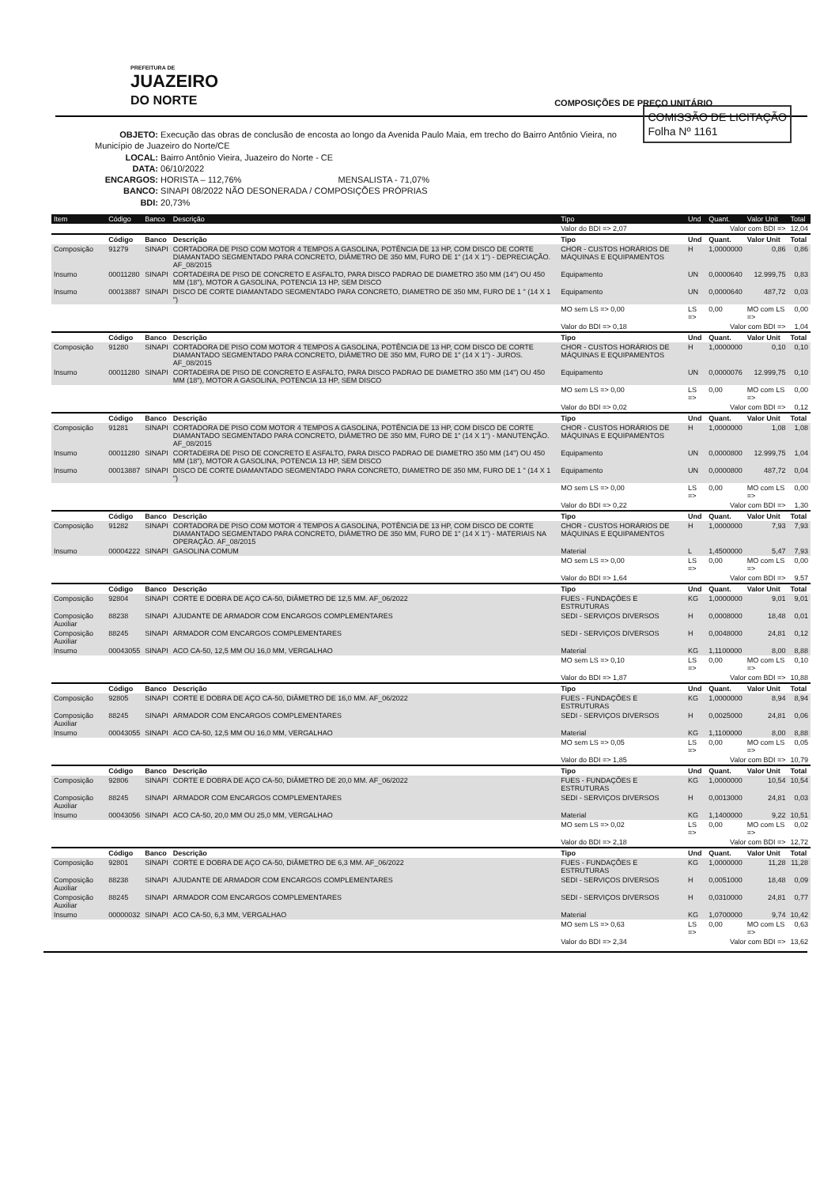PREFEITURA DE
JUAZEIRO
DO NORTE
COMPOSIÇÕES DE PREÇO UNITÁRIO
COMISSÃO DE LICITAÇÃO
Folha Nº 1161
OBJETO: Execução das obras de conclusão de encosta ao longo da Avenida Paulo Maia, em trecho do Bairro Antônio Vieira, no Município de Juazeiro do Norte/CE
LOCAL: Bairro Antônio Vieira, Juazeiro do Norte - CE
DATA: 06/10/2022
ENCARGOS: HORISTA – 112,76% MENSALISTA - 71,07%
BANCO: SINAPI 08/2022 NÃO DESONERADA / COMPOSIÇÕES PRÓPRIAS
BDI: 20,73%
| Item | Código | Banco | Descrição | Tipo | Und | Quant. | Valor Unit | Total |
| --- | --- | --- | --- | --- | --- | --- | --- | --- |
| | | | | Valor do BDI => 2,07 | Valor com BDI => | | | 12,04 |
| | Código | Banco | Descrição | Tipo | Und | Quant. | Valor Unit | Total |
| Composição | 91279 | SINAPI | CORTADORA DE PISO COM MOTOR 4 TEMPOS A GASOLINA, POTÊNCIA DE 13 HP, COM DISCO DE CORTE DIAMANTADO SEGMENTADO PARA CONCRETO, DIÂMETRO DE 350 MM, FURO DE 1" (14 X 1") - DEPRECIAÇÃO. AF_08/2015 | CHOR - CUSTOS HORÁRIOS DE MÁQUINAS E EQUIPAMENTOS | H | 1,0000000 | 0,86 | 0,86 |
| Insumo | 00011280 | SINAPI | CORTADEIRA DE PISO DE CONCRETO E ASFALTO, PARA DISCO PADRAO DE DIAMETRO 350 MM (14") OU 450 MM (18"), MOTOR A GASOLINA, POTENCIA 13 HP, SEM DISCO | Equipamento | UN | 0,0000640 | 12.999,75 | 0,83 |
| Insumo | 00013887 | SINAPI | DISCO DE CORTE DIAMANTADO SEGMENTADO PARA CONCRETO, DIAMETRO DE 350 MM, FURO DE 1 " (14 X 1 ") | Equipamento | UN | 0,0000640 | 487,72 | 0,03 |
| | | | | MO sem LS => 0,00 | LS => | 0,00 | MO com LS => | 0,00 |
| | | | | Valor do BDI => 0,18 | Valor com BDI => | | | 1,04 |
| | Código | Banco | Descrição | Tipo | Und | Quant. | Valor Unit | Total |
| Composição | 91280 | SINAPI | CORTADORA DE PISO COM MOTOR 4 TEMPOS A GASOLINA, POTÊNCIA DE 13 HP, COM DISCO DE CORTE DIAMANTADO SEGMENTADO PARA CONCRETO, DIÂMETRO DE 350 MM, FURO DE 1" (14 X 1") - JUROS. AF_08/2015 | CHOR - CUSTOS HORÁRIOS DE MÁQUINAS E EQUIPAMENTOS | H | 1,0000000 | 0,10 | 0,10 |
| Insumo | 00011280 | SINAPI | CORTADEIRA DE PISO DE CONCRETO E ASFALTO, PARA DISCO PADRAO DE DIAMETRO 350 MM (14") OU 450 MM (18"), MOTOR A GASOLINA, POTENCIA 13 HP, SEM DISCO | Equipamento | UN | 0,0000076 | 12.999,75 | 0,10 |
| | | | | MO sem LS => 0,00 | LS => | 0,00 | MO com LS => | 0,00 |
| | | | | Valor do BDI => 0,02 | Valor com BDI => | | | 0,12 |
| | Código | Banco | Descrição | Tipo | Und | Quant. | Valor Unit | Total |
| Composição | 91281 | SINAPI | CORTADORA DE PISO COM MOTOR 4 TEMPOS A GASOLINA, POTÊNCIA DE 13 HP, COM DISCO DE CORTE DIAMANTADO SEGMENTADO PARA CONCRETO, DIÂMETRO DE 350 MM, FURO DE 1" (14 X 1") - MANUTENÇÃO. AF_08/2015 | CHOR - CUSTOS HORÁRIOS DE MÁQUINAS E EQUIPAMENTOS | H | 1,0000000 | 1,08 | 1,08 |
| Insumo | 00011280 | SINAPI | CORTADEIRA DE PISO DE CONCRETO E ASFALTO, PARA DISCO PADRAO DE DIAMETRO 350 MM (14") OU 450 MM (18"), MOTOR A GASOLINA, POTENCIA 13 HP, SEM DISCO | Equipamento | UN | 0,0000800 | 12.999,75 | 1,04 |
| Insumo | 00013887 | SINAPI | DISCO DE CORTE DIAMANTADO SEGMENTADO PARA CONCRETO, DIAMETRO DE 350 MM, FURO DE 1 " (14 X 1 ") | Equipamento | UN | 0,0000800 | 487,72 | 0,04 |
| | | | | MO sem LS => 0,00 | LS => | 0,00 | MO com LS => | 0,00 |
| | | | | Valor do BDI => 0,22 | Valor com BDI => | | | 1,30 |
| | Código | Banco | Descrição | Tipo | Und | Quant. | Valor Unit | Total |
| Composição | 91282 | SINAPI | CORTADORA DE PISO COM MOTOR 4 TEMPOS A GASOLINA, POTÊNCIA DE 13 HP, COM DISCO DE CORTE DIAMANTADO SEGMENTADO PARA CONCRETO, DIÂMETRO DE 350 MM, FURO DE 1" (14 X 1") - MATERIAIS NA OPERAÇÃO. AF_08/2015 | CHOR - CUSTOS HORÁRIOS DE MÁQUINAS E EQUIPAMENTOS | H | 1,0000000 | 7,93 | 7,93 |
| Insumo | 00004222 | SINAPI | GASOLINA COMUM | Material | L | 1,4500000 | 5,47 | 7,93 |
| | | | | MO sem LS => 0,00 | LS => | 0,00 | MO com LS => | 0,00 |
| | | | | Valor do BDI => 1,64 | Valor com BDI => | | | 9,57 |
| | Código | Banco | Descrição | Tipo | Und | Quant. | Valor Unit | Total |
| Composição | 92804 | SINAPI | CORTE E DOBRA DE AÇO CA-50, DIÂMETRO DE 12,5 MM. AF_06/2022 | FUES - FUNDAÇÕES E ESTRUTURAS | KG | 1,0000000 | 9,01 | 9,01 |
| Composição Auxiliar | 88238 | SINAPI | AJUDANTE DE ARMADOR COM ENCARGOS COMPLEMENTARES | SEDI - SERVIÇOS DIVERSOS | H | 0,0008000 | 18,48 | 0,01 |
| Composição Auxiliar | 88245 | SINAPI | ARMADOR COM ENCARGOS COMPLEMENTARES | SEDI - SERVIÇOS DIVERSOS | H | 0,0048000 | 24,81 | 0,12 |
| Insumo | 00043055 | SINAPI | ACO CA-50, 12,5 MM OU 16,0 MM, VERGALHAO | Material | KG | 1,1100000 | 8,00 | 8,88 |
| | | | | MO sem LS => 0,10 | LS => | 0,00 | MO com LS => | 0,10 |
| | | | | Valor do BDI => 1,87 | Valor com BDI => | | | 10,88 |
| | Código | Banco | Descrição | Tipo | Und | Quant. | Valor Unit | Total |
| Composição | 92805 | SINAPI | CORTE E DOBRA DE AÇO CA-50, DIÂMETRO DE 16,0 MM. AF_06/2022 | FUES - FUNDAÇÕES E ESTRUTURAS | KG | 1,0000000 | 8,94 | 8,94 |
| Composição Auxiliar | 88245 | SINAPI | ARMADOR COM ENCARGOS COMPLEMENTARES | SEDI - SERVIÇOS DIVERSOS | H | 0,0025000 | 24,81 | 0,06 |
| Insumo | 00043055 | SINAPI | ACO CA-50, 12,5 MM OU 16,0 MM, VERGALHAO | Material | KG | 1,1100000 | 8,00 | 8,88 |
| | | | | MO sem LS => 0,05 | LS => | 0,00 | MO com LS => | 0,05 |
| | | | | Valor do BDI => 1,85 | Valor com BDI => | | | 10,79 |
| | Código | Banco | Descrição | Tipo | Und | Quant. | Valor Unit | Total |
| Composição | 92806 | SINAPI | CORTE E DOBRA DE AÇO CA-50, DIÂMETRO DE 20,0 MM. AF_06/2022 | FUES - FUNDAÇÕES E ESTRUTURAS | KG | 1,0000000 | 10,54 | 10,54 |
| Composição Auxiliar | 88245 | SINAPI | ARMADOR COM ENCARGOS COMPLEMENTARES | SEDI - SERVIÇOS DIVERSOS | H | 0,0013000 | 24,81 | 0,03 |
| Insumo | 00043056 | SINAPI | ACO CA-50, 20,0 MM OU 25,0 MM, VERGALHAO | Material | KG | 1,1400000 | 9,22 | 10,51 |
| | | | | MO sem LS => 0,02 | LS => | 0,00 | MO com LS => | 0,02 |
| | | | | Valor do BDI => 2,18 | Valor com BDI => | | | 12,72 |
| | Código | Banco | Descrição | Tipo | Und | Quant. | Valor Unit | Total |
| Composição | 92801 | SINAPI | CORTE E DOBRA DE AÇO CA-50, DIÂMETRO DE 6,3 MM. AF_06/2022 | FUES - FUNDAÇÕES E ESTRUTURAS | KG | 1,0000000 | 11,28 | 11,28 |
| Composição Auxiliar | 88238 | SINAPI | AJUDANTE DE ARMADOR COM ENCARGOS COMPLEMENTARES | SEDI - SERVIÇOS DIVERSOS | H | 0,0051000 | 18,48 | 0,09 |
| Composição Auxiliar | 88245 | SINAPI | ARMADOR COM ENCARGOS COMPLEMENTARES | SEDI - SERVIÇOS DIVERSOS | H | 0,0310000 | 24,81 | 0,77 |
| Insumo | 00000032 | SINAPI | ACO CA-50, 6,3 MM, VERGALHAO | Material | KG | 1,0700000 | 9,74 | 10,42 |
| | | | | MO sem LS => 0,63 | LS => | 0,00 | MO com LS => | 0,63 |
| | | | | Valor do BDI => 2,34 | Valor com BDI => | | | 13,62 |